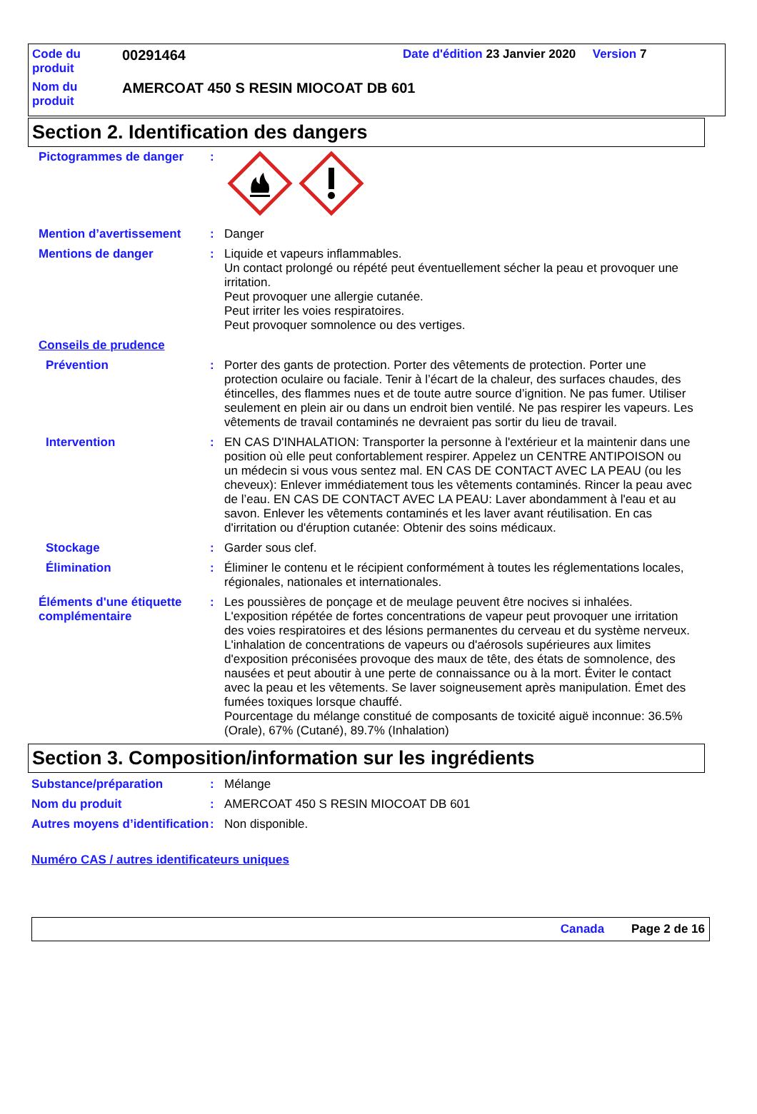Code du
produit
00291464
Date d'édition 23 Janvier 2020 Version 7
Nom du
produit
AMERCOAT 450 S RESIN MIOCOAT DB 601
Section 2. Identification des dangers
Pictogrammes de danger :
Mention d’avertissement : Danger
Mentions de danger : Liquide et vapeurs inflammables.
Un contact prolongé ou répété peut éventuellement sécher la peau et provoquer une irritation.
Peut provoquer une allergie cutanée.
Peut irriter les voies respiratoires.
Peut provoquer somnolence ou des vertiges.
Conseils de prudence
Prévention : Porter des gants de protection. Porter des vêtements de protection. Porter une protection oculaire ou faciale. Tenir à l’écart de la chaleur, des surfaces chaudes, des étincelles, des flammes nues et de toute autre source d’ignition. Ne pas fumer. Utiliser seulement en plein air ou dans un endroit bien ventilé. Ne pas respirer les vapeurs. Les vêtements de travail contaminés ne devraient pas sortir du lieu de travail.
Intervention : EN CAS D'INHALATION: Transporter la personne à l'extérieur et la maintenir dans une position où elle peut confortablement respirer. Appelez un CENTRE ANTIPOISON ou un médecin si vous vous sentez mal. EN CAS DE CONTACT AVEC LA PEAU (ou les cheveux): Enlever immédiatement tous les vêtements contaminés. Rincer la peau avec de l’eau. EN CAS DE CONTACT AVEC LA PEAU: Laver abondamment à l'eau et au savon. Enlever les vêtements contaminés et les laver avant réutilisation. En cas d'irritation ou d'éruption cutanée: Obtenir des soins médicaux.
Stockage : Garder sous clef.
Élimination : Éliminer le contenu et le récipient conformément à toutes les réglementations locales, régionales, nationales et internationales.
Éléments d'une étiquette complémentaire
: Les poussières de ponçage et de meulage peuvent être nocives si inhalées. L'exposition répétée de fortes concentrations de vapeur peut provoquer une irritation des voies respiratoires et des lésions permanentes du cerveau et du système nerveux. L'inhalation de concentrations de vapeurs ou d'aérosols supérieures aux limites d'exposition préconisées provoque des maux de tête, des états de somnolence, des nausées et peut aboutir à une perte de connaissance ou à la mort. Éviter le contact avec la peau et les vêtements. Se laver soigneusement après manipulation. Émet des fumées toxiques lorsque chauffé.
Pourcentage du mélange constitué de composants de toxicité aiguë inconnue: 36.5% (Orale), 67% (Cutané), 89.7% (Inhalation)
Section 3. Composition/information sur les ingrédients
Substance/préparation : Mélange
Nom du produit : AMERCOAT 450 S RESIN MIOCOAT DB 601
Autres moyens d’identification
: Non disponible.
Numéro CAS / autres identificateurs uniques
Canada Page 2 de 16